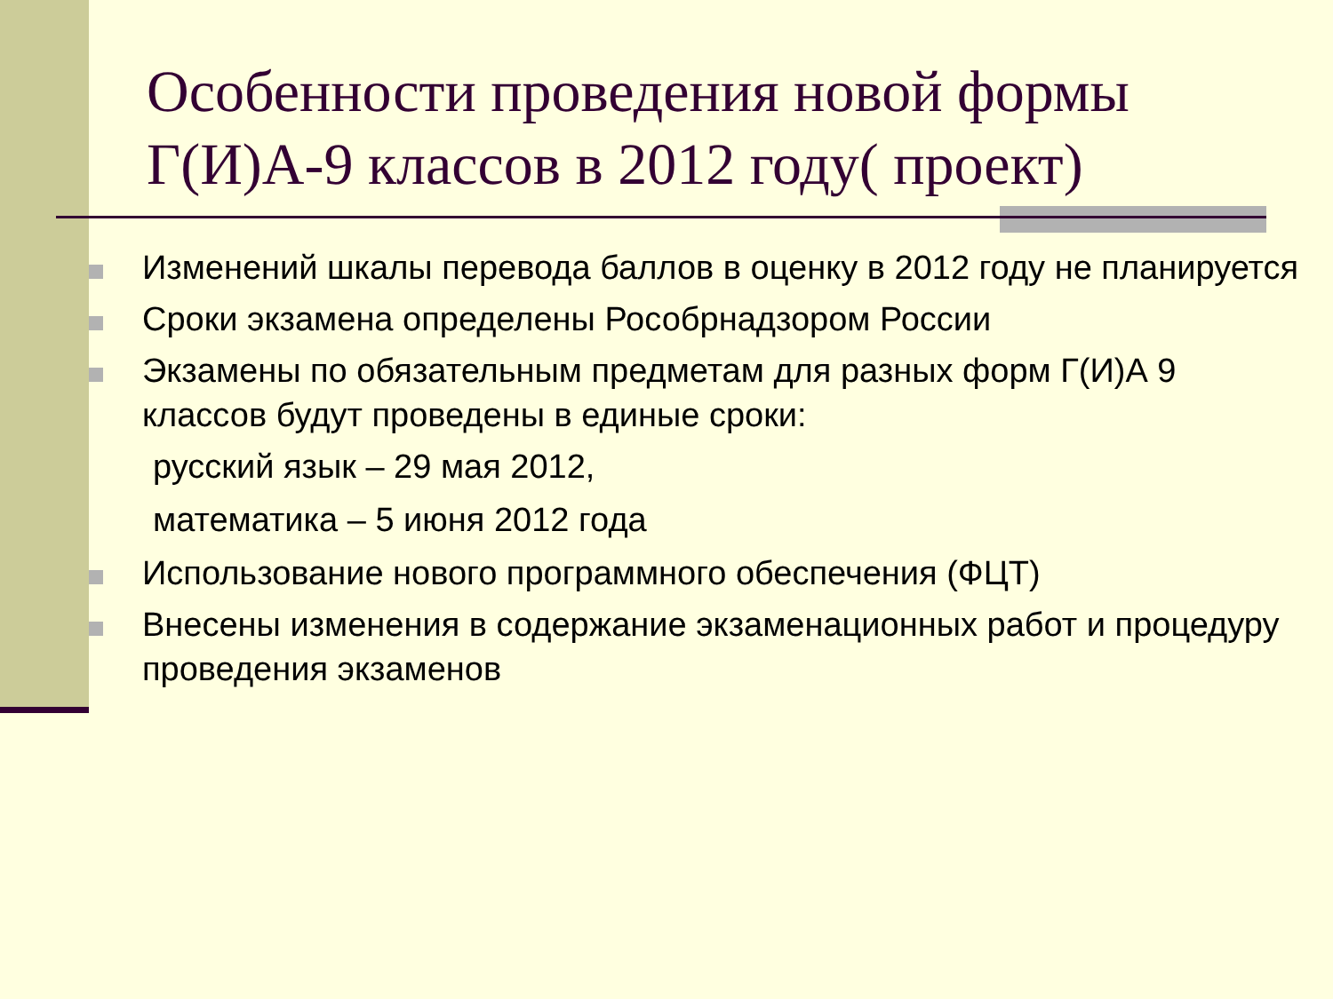Особенности проведения новой формы Г(И)А-9 классов в 2012 году( проект)
Изменений шкалы перевода баллов в оценку в 2012 году не планируется
Сроки экзамена определены Рособрнадзором России
Экзамены по обязательным предметам для разных форм Г(И)А 9 классов будут проведены в единые сроки:
русский язык – 29 мая 2012,
математика – 5 июня 2012 года
Использование нового программного обеспечения (ФЦТ)
Внесены изменения в содержание экзаменационных работ и процедуру проведения экзаменов